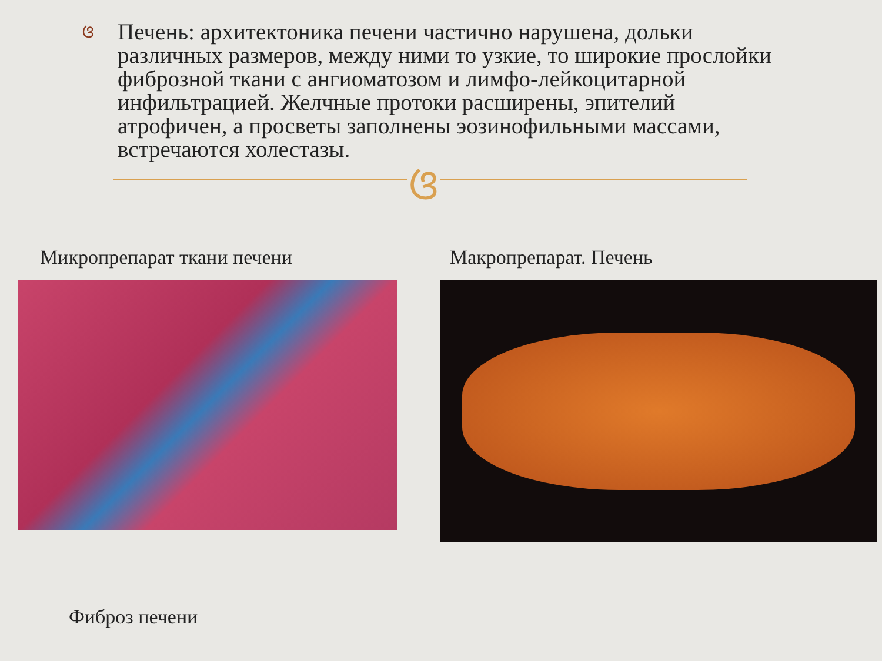ଓ
Печень: архитектоника печени частично нарушена, дольки различных размеров, между ними то узкие, то широкие прослойки фиброзной ткани с ангиоматозом и лимфо-лейкоцитарной инфильтрацией. Желчные протоки расширены, эпителий атрофичен, а просветы заполнены эозинофильными массами, встречаются холестазы.
ଓ
Микропрепарат ткани печени Макропрепарат. Печень
Фиброз печени